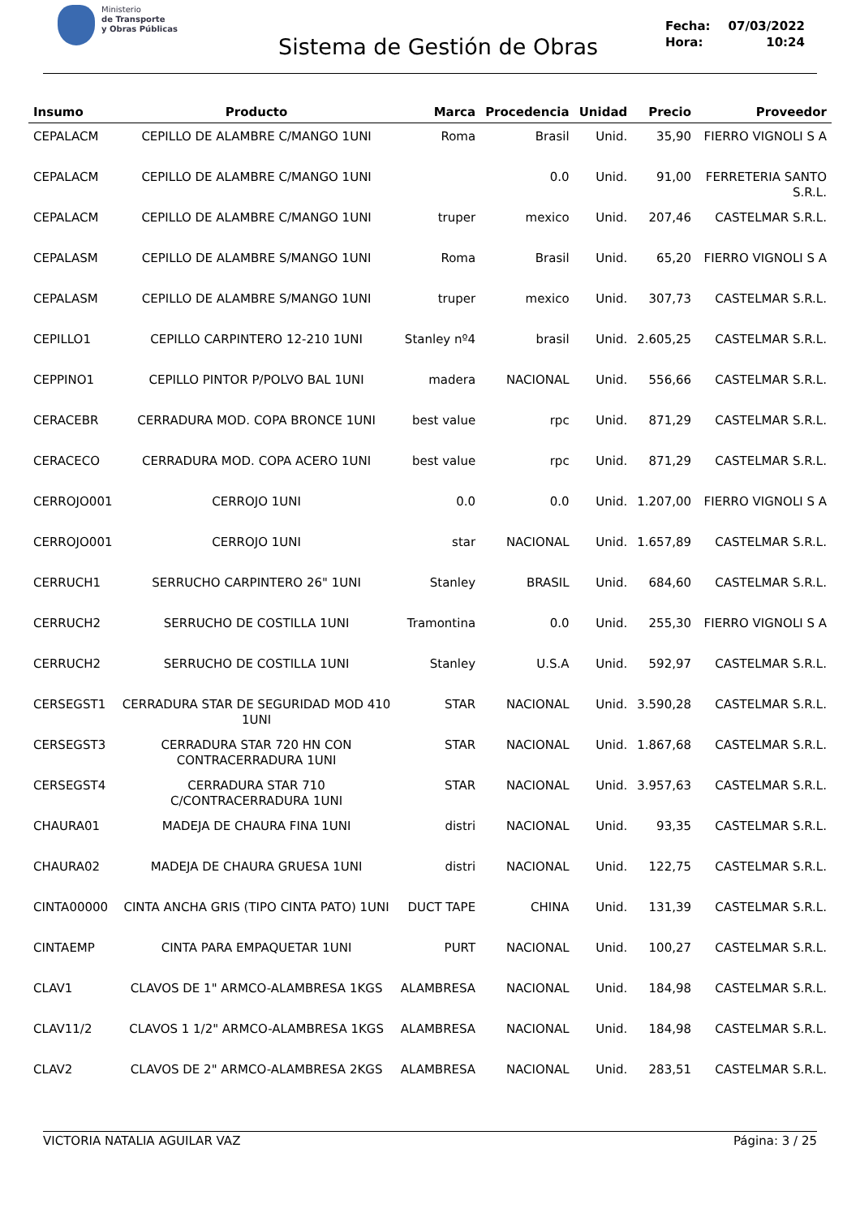Ministerio
de Transporte
y Obras Públicas
Sistema de Gestión de Obras
Fecha: 07/03/2022
Hora: 10:24
| Insumo | Producto | Marca | Procedencia | Unidad | Precio | Proveedor |
| --- | --- | --- | --- | --- | --- | --- |
| CEPALACM | CEPILLO DE ALAMBRE C/MANGO 1UNI | Roma | Brasil | Unid. | 35,90 | FIERRO VIGNOLI S A |
| CEPALACM | CEPILLO DE ALAMBRE C/MANGO 1UNI | | 0.0 | Unid. | 91,00 | FERRETERIA SANTO S.R.L. |
| CEPALACM | CEPILLO DE ALAMBRE C/MANGO 1UNI | truper | mexico | Unid. | 207,46 | CASTELMAR S.R.L. |
| CEPALASM | CEPILLO DE ALAMBRE S/MANGO 1UNI | Roma | Brasil | Unid. | 65,20 | FIERRO VIGNOLI S A |
| CEPALASM | CEPILLO DE ALAMBRE S/MANGO 1UNI | truper | mexico | Unid. | 307,73 | CASTELMAR S.R.L. |
| CEPILLO1 | CEPILLO CARPINTERO 12-210 1UNI | Stanley nº4 | brasil | Unid. | 2.605,25 | CASTELMAR S.R.L. |
| CEPPINO1 | CEPILLO PINTOR P/POLVO BAL 1UNI | madera | NACIONAL | Unid. | 556,66 | CASTELMAR S.R.L. |
| CERACEBR | CERRADURA MOD. COPA BRONCE 1UNI | best value | rpc | Unid. | 871,29 | CASTELMAR S.R.L. |
| CERACECO | CERRADURA MOD. COPA ACERO 1UNI | best value | rpc | Unid. | 871,29 | CASTELMAR S.R.L. |
| CERROJO001 | CERROJO 1UNI | 0.0 | 0.0 | Unid. | 1.207,00 | FIERRO VIGNOLI S A |
| CERROJO001 | CERROJO 1UNI | star | NACIONAL | Unid. | 1.657,89 | CASTELMAR S.R.L. |
| CERRUCH1 | SERRUCHO CARPINTERO 26" 1UNI | Stanley | BRASIL | Unid. | 684,60 | CASTELMAR S.R.L. |
| CERRUCH2 | SERRUCHO DE COSTILLA 1UNI | Tramontina | 0.0 | Unid. | 255,30 | FIERRO VIGNOLI S A |
| CERRUCH2 | SERRUCHO DE COSTILLA 1UNI | Stanley | U.S.A | Unid. | 592,97 | CASTELMAR S.R.L. |
| CERSEGST1 | CERRADURA STAR DE SEGURIDAD MOD 410 1UNI | STAR | NACIONAL | Unid. | 3.590,28 | CASTELMAR S.R.L. |
| CERSEGST3 | CERRADURA STAR 720 HN CON CONTRACERRADURA 1UNI | STAR | NACIONAL | Unid. | 1.867,68 | CASTELMAR S.R.L. |
| CERSEGST4 | CERRADURA STAR 710 C/CONTRACERRADURA 1UNI | STAR | NACIONAL | Unid. | 3.957,63 | CASTELMAR S.R.L. |
| CHAURA01 | MADEJA DE CHAURA FINA 1UNI | distri | NACIONAL | Unid. | 93,35 | CASTELMAR S.R.L. |
| CHAURA02 | MADEJA DE CHAURA GRUESA 1UNI | distri | NACIONAL | Unid. | 122,75 | CASTELMAR S.R.L. |
| CINTA00000 | CINTA ANCHA GRIS (TIPO CINTA PATO) 1UNI | DUCT TAPE | CHINA | Unid. | 131,39 | CASTELMAR S.R.L. |
| CINTAEMP | CINTA PARA EMPAQUETAR 1UNI | PURT | NACIONAL | Unid. | 100,27 | CASTELMAR S.R.L. |
| CLAV1 | CLAVOS DE 1" ARMCO-ALAMBRESA 1KGS | ALAMBRESA | NACIONAL | Unid. | 184,98 | CASTELMAR S.R.L. |
| CLAV11/2 | CLAVOS 1 1/2" ARMCO-ALAMBRESA 1KGS | ALAMBRESA | NACIONAL | Unid. | 184,98 | CASTELMAR S.R.L. |
| CLAV2 | CLAVOS DE 2" ARMCO-ALAMBRESA 2KGS | ALAMBRESA | NACIONAL | Unid. | 283,51 | CASTELMAR S.R.L. |
VICTORIA NATALIA AGUILAR VAZ Página: 3 / 25